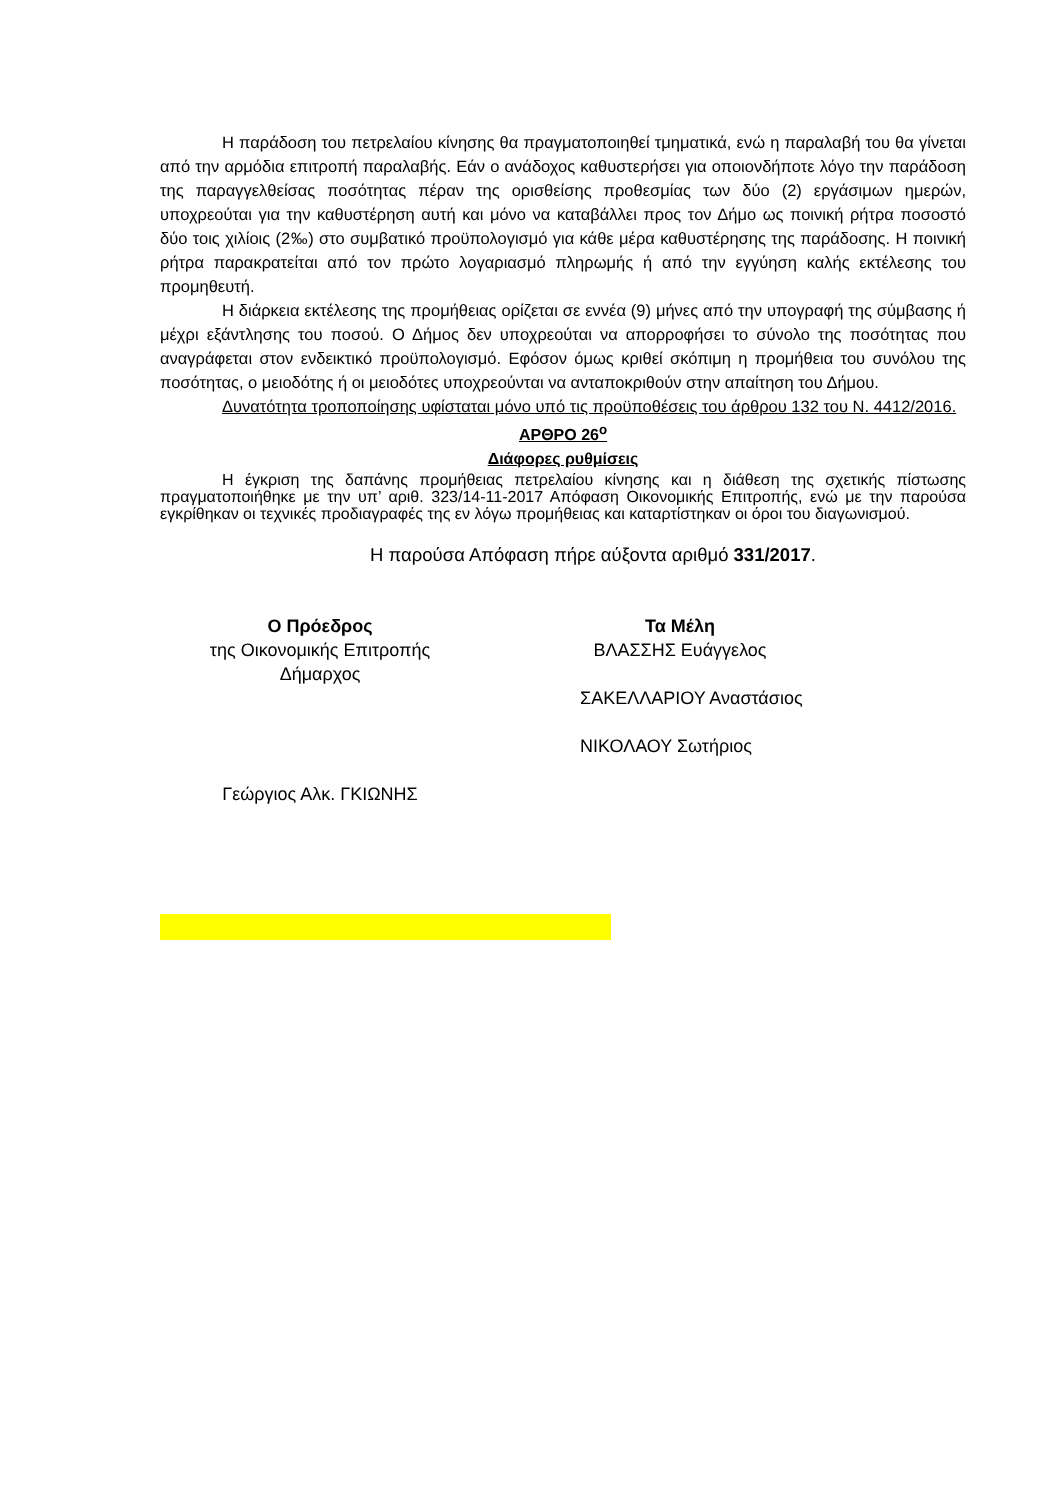Η παράδοση του πετρελαίου κίνησης θα πραγματοποιηθεί τμηματικά, ενώ η παραλαβή του θα γίνεται από την αρμόδια επιτροπή παραλαβής. Εάν ο ανάδοχος καθυστερήσει για οποιονδήποτε λόγο την παράδοση της παραγγελθείσας ποσότητας πέραν της ορισθείσης προθεσμίας των δύο (2) εργάσιμων ημερών, υποχρεούται για την καθυστέρηση αυτή και μόνο να καταβάλλει προς τον Δήμο ως ποινική ρήτρα ποσοστό δύο τοις χιλίοις (2‰) στο συμβατικό προϋπολογισμό για κάθε μέρα καθυστέρησης της παράδοσης. Η ποινική ρήτρα παρακρατείται από τον πρώτο λογαριασμό πληρωμής ή από την εγγύηση καλής εκτέλεσης του προμηθευτή.
Η διάρκεια εκτέλεσης της προμήθειας ορίζεται σε εννέα (9) μήνες από την υπογραφή της σύμβασης ή μέχρι εξάντλησης του ποσού. Ο Δήμος δεν υποχρεούται να απορροφήσει το σύνολο της ποσότητας που αναγράφεται στον ενδεικτικό προϋπολογισμό. Εφόσον όμως κριθεί σκόπιμη η προμήθεια του συνόλου της ποσότητας, ο μειοδότης ή οι μειοδότες υποχρεούνται να ανταποκριθούν στην απαίτηση του Δήμου.
Δυνατότητα τροποποίησης υφίσταται μόνο υπό τις προϋποθέσεις του άρθρου 132 του Ν. 4412/2016.
ΑΡΘΡΟ 26<sup>ο</sup>
Διάφορες ρυθμίσεις
Η έγκριση της δαπάνης προμήθειας πετρελαίου κίνησης και η διάθεση της σχετικής πίστωσης πραγματοποιήθηκε με την υπ’ αριθ. 323/14-11-2017 Απόφαση Οικονομικής Επιτροπής, ενώ με την παρούσα εγκρίθηκαν οι τεχνικές προδιαγραφές της εν λόγω προμήθειας και καταρτίστηκαν οι όροι του διαγωνισμού.
Η παρούσα Απόφαση πήρε αύξοντα αριθμό 331/2017.
Ο Πρόεδρος
της Οικονομικής Επιτροπής
Δήμαρχος
Γεώργιος Αλκ. ΓΚΙΩΝΗΣ
Τα Μέλη
ΒΛΑΣΣΗΣ Ευάγγελος
ΣΑΚΕΛΛΑΡΙΟΥ Αναστάσιος
ΝΙΚΟΛΑΟΥ Σωτήριος